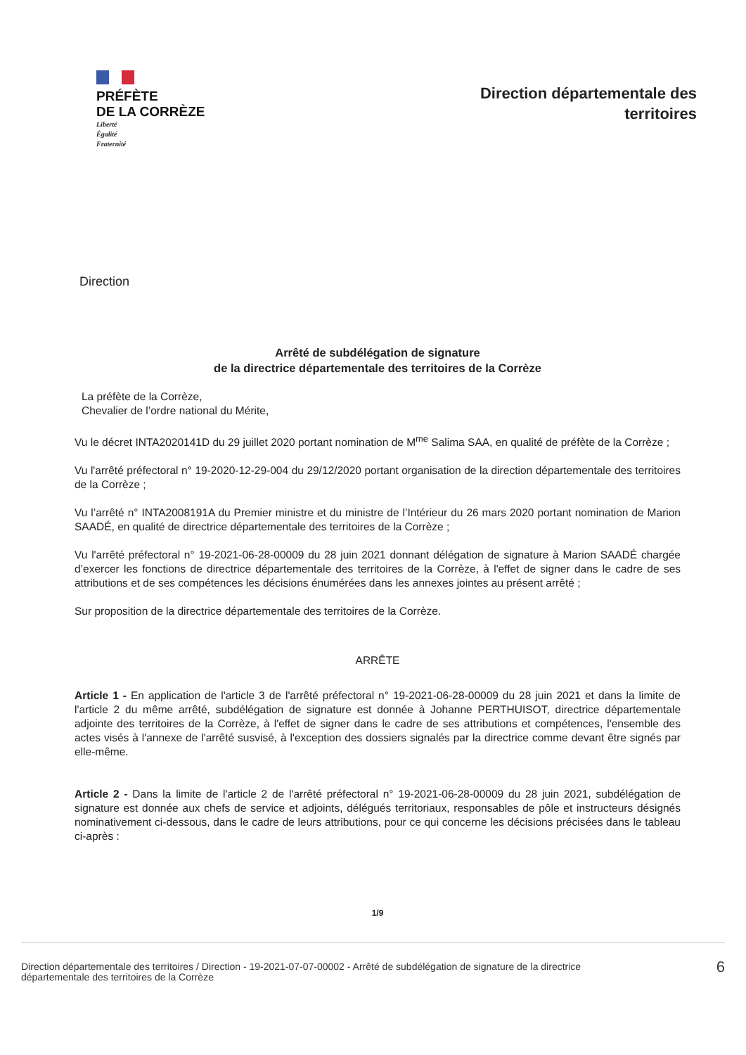PRÉFÈTE
DE LA CORRÈZE
Liberté
Égalité
Fraternité
Direction départementale des
territoires
Direction
Arrêté de subdélégation de signature
de la directrice départementale des territoires de la Corrèze
La préfète de la Corrèze,
Chevalier de l’ordre national du Mérite,
Vu le décret INTA2020141D du 29 juillet 2020 portant nomination de M<sup>me</sup> Salima SAA, en qualité de préfète de la Corrèze ;
Vu l'arrêté préfectoral n° 19-2020-12-29-004 du 29/12/2020 portant organisation de la direction départementale des territoires de la Corrèze ;
Vu l’arrêté n° INTA2008191A du Premier ministre et du ministre de l’Intérieur du 26 mars 2020 portant nomination de Marion SAADÉ, en qualité de directrice départementale des territoires de la Corrèze ;
Vu l'arrêté préfectoral n° 19-2021-06-28-00009 du 28 juin 2021 donnant délégation de signature à Marion SAADÉ chargée d’exercer les fonctions de directrice départementale des territoires de la Corrèze, à l'effet de signer dans le cadre de ses attributions et de ses compétences les décisions énumérées dans les annexes jointes au présent arrêté ;
Sur proposition de la directrice départementale des territoires de la Corrèze.
ARRÊTE
Article 1 - En application de l'article 3 de l'arrêté préfectoral n° 19-2021-06-28-00009 du 28 juin 2021 et dans la limite de l'article 2 du même arrêté, subdélégation de signature est donnée à Johanne PERTHUISOT, directrice départementale adjointe des territoires de la Corrèze, à l'effet de signer dans le cadre de ses attributions et compétences, l'ensemble des actes visés à l'annexe de l'arrêté susvisé, à l'exception des dossiers signalés par la directrice comme devant être signés par elle-même.
Article 2 - Dans la limite de l'article 2 de l'arrêté préfectoral n° 19-2021-06-28-00009 du 28 juin 2021, subdélégation de signature est donnée aux chefs de service et adjoints, délégués territoriaux, responsables de pôle et instructeurs désignés nominativement ci-dessous, dans le cadre de leurs attributions, pour ce qui concerne les décisions précisées dans le tableau ci-après :
1/9
Direction départementale des territoires / Direction - 19-2021-07-07-00002 - Arrêté de subdélégation de signature de la directrice
départementale des territoires de la Corrèze
6